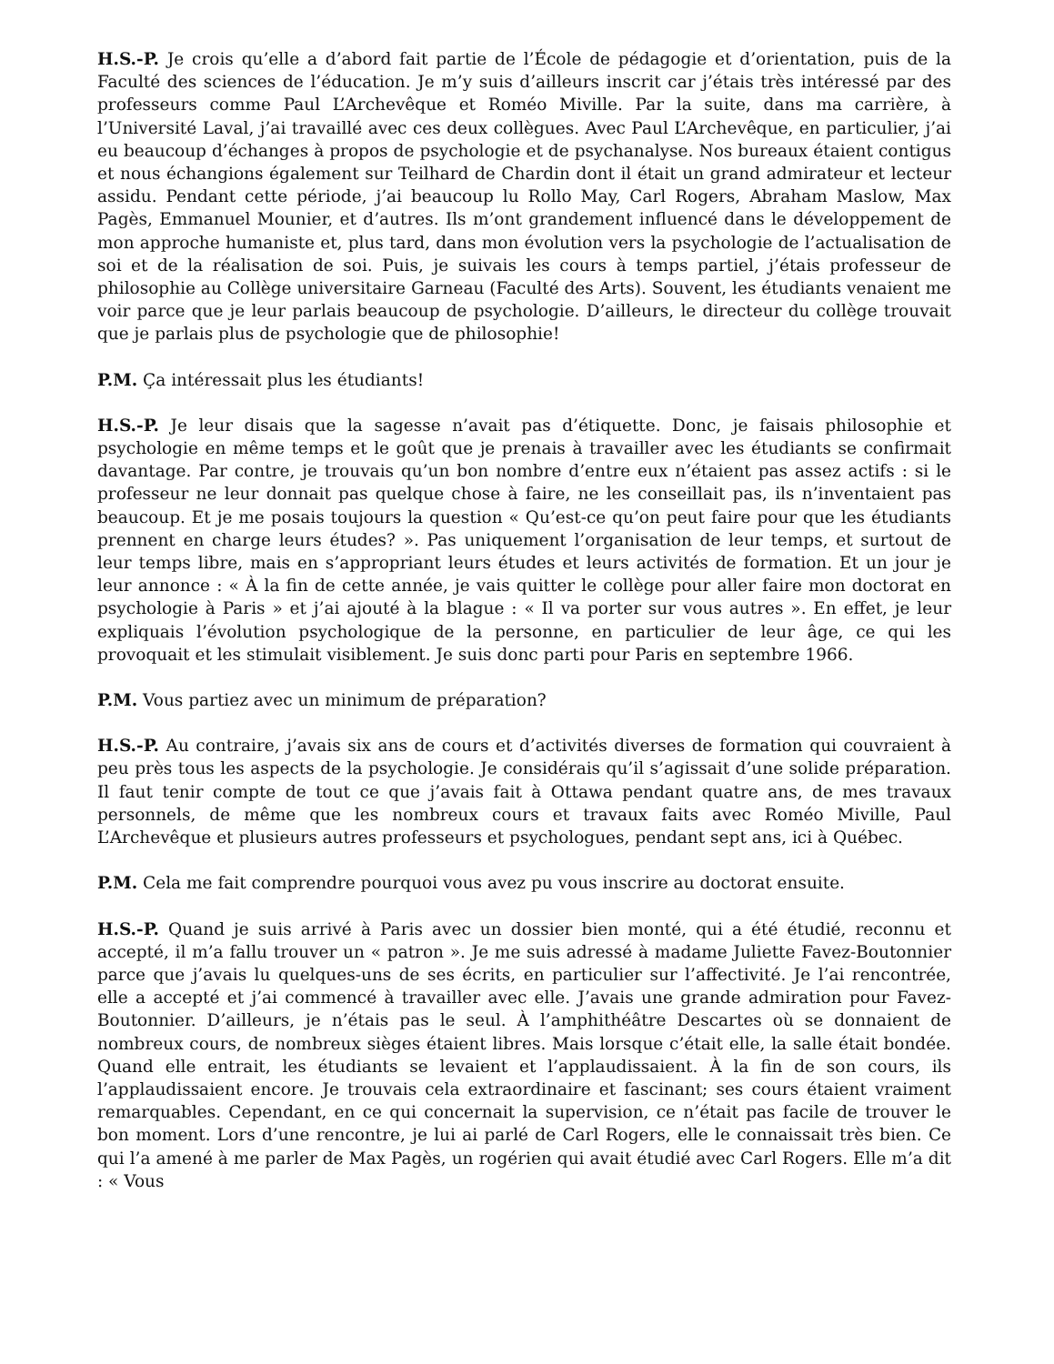H.S.-P. Je crois qu’elle a d’abord fait partie de l’École de pédagogie et d’orientation, puis de la Faculté des sciences de l’éducation. Je m’y suis d’ailleurs inscrit car j’étais très intéressé par des professeurs comme Paul L’Archevêque et Roméo Miville. Par la suite, dans ma carrière, à l’Université Laval, j’ai travaillé avec ces deux collègues. Avec Paul L’Archevêque, en particulier, j’ai eu beaucoup d’échanges à propos de psychologie et de psychanalyse. Nos bureaux étaient contigus et nous échangions également sur Teilhard de Chardin dont il était un grand admirateur et lecteur assidu. Pendant cette période, j’ai beaucoup lu Rollo May, Carl Rogers, Abraham Maslow, Max Pagès, Emmanuel Mounier, et d’autres. Ils m’ont grandement influencé dans le développement de mon approche humaniste et, plus tard, dans mon évolution vers la psychologie de l’actualisation de soi et de la réalisation de soi. Puis, je suivais les cours à temps partiel, j’étais professeur de philosophie au Collège universitaire Garneau (Faculté des Arts). Souvent, les étudiants venaient me voir parce que je leur parlais beaucoup de psychologie. D’ailleurs, le directeur du collège trouvait que je parlais plus de psychologie que de philosophie!
P.M. Ça intéressait plus les étudiants!
H.S.-P. Je leur disais que la sagesse n’avait pas d’étiquette. Donc, je faisais philosophie et psychologie en même temps et le goût que je prenais à travailler avec les étudiants se confirmait davantage. Par contre, je trouvais qu’un bon nombre d’entre eux n’étaient pas assez actifs : si le professeur ne leur donnait pas quelque chose à faire, ne les conseillait pas, ils n’inventaient pas beaucoup. Et je me posais toujours la question « Qu’est-ce qu’on peut faire pour que les étudiants prennent en charge leurs études? ». Pas uniquement l’organisation de leur temps, et surtout de leur temps libre, mais en s’appropriant leurs études et leurs activités de formation. Et un jour je leur annonce : « À la fin de cette année, je vais quitter le collège pour aller faire mon doctorat en psychologie à Paris » et j’ai ajouté à la blague : « Il va porter sur vous autres ». En effet, je leur expliquais l’évolution psychologique de la personne, en particulier de leur âge, ce qui les provoquait et les stimulait visiblement. Je suis donc parti pour Paris en septembre 1966.
P.M. Vous partiez avec un minimum de préparation?
H.S.-P. Au contraire, j’avais six ans de cours et d’activités diverses de formation qui couvraient à peu près tous les aspects de la psychologie. Je considérais qu’il s’agissait d’une solide préparation. Il faut tenir compte de tout ce que j’avais fait à Ottawa pendant quatre ans, de mes travaux personnels, de même que les nombreux cours et travaux faits avec Roméo Miville, Paul L’Archevêque et plusieurs autres professeurs et psychologues, pendant sept ans, ici à Québec.
P.M. Cela me fait comprendre pourquoi vous avez pu vous inscrire au doctorat ensuite.
H.S.-P. Quand je suis arrivé à Paris avec un dossier bien monté, qui a été étudié, reconnu et accepté, il m’a fallu trouver un « patron ». Je me suis adressé à madame Juliette Favez-Boutonnier parce que j’avais lu quelques-uns de ses écrits, en particulier sur l’affectivité. Je l’ai rencontrée, elle a accepté et j’ai commencé à travailler avec elle. J’avais une grande admiration pour Favez-Boutonnier. D’ailleurs, je n’étais pas le seul. À l’amphithéâtre Descartes où se donnaient de nombreux cours, de nombreux sièges étaient libres. Mais lorsque c’était elle, la salle était bondée. Quand elle entrait, les étudiants se levaient et l’applaudissaient. À la fin de son cours, ils l’applaudissaient encore. Je trouvais cela extraordinaire et fascinant; ses cours étaient vraiment remarquables. Cependant, en ce qui concernait la supervision, ce n’était pas facile de trouver le bon moment. Lors d’une rencontre, je lui ai parlé de Carl Rogers, elle le connaissait très bien. Ce qui l’a amené à me parler de Max Pagès, un rogérien qui avait étudié avec Carl Rogers. Elle m’a dit : « Vous